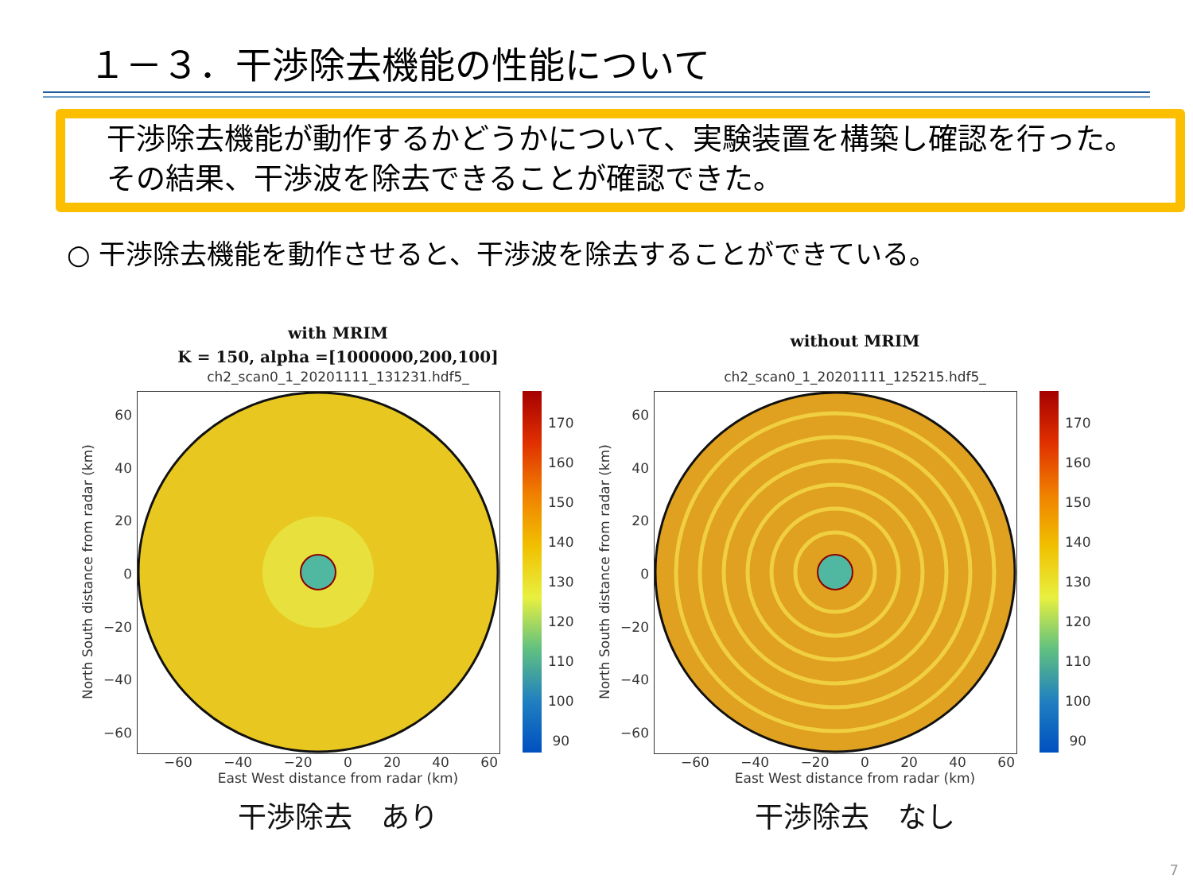１－３．干渉除去機能の性能について
干渉除去機能が動作するかどうかについて、実験装置を構築し確認を行った。その結果、干渉波を除去できることが確認できた。
○ 干渉除去機能を動作させると、干渉波を除去することができている。
with MRIM
K = 150, alpha =[1000000,200,100]
ch2_scan0_1_20201111_131231.hdf5_
North South distance from radar (km)
60
40
20
0
−20
−40
−60
170
160
150
140
130
120
110
100
90
−60 −40 −20 0 20 40 60
East West distance from radar (km)
干渉除去　あり
without MRIM
ch2_scan0_1_20201111_125215.hdf5_
North South distance from radar (km)
60
40
20
0
−20
−40
−60
170
160
150
140
130
120
110
100
90
−60 −40 −20 0 20 40 60
East West distance from radar (km)
干渉除去　なし
7